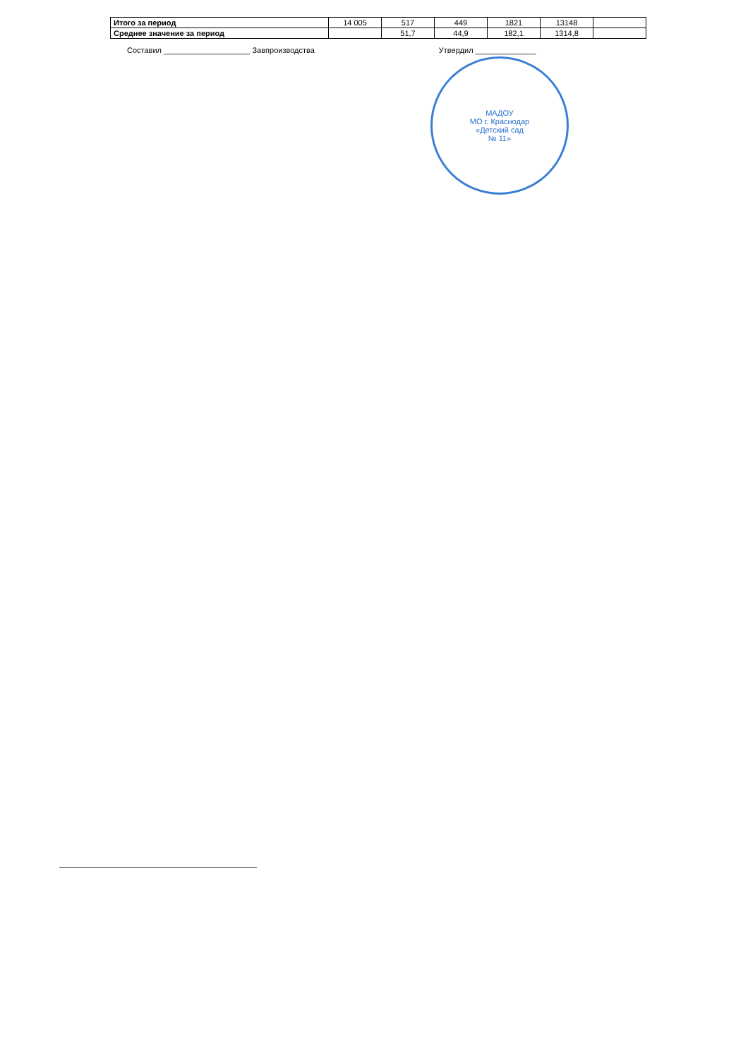| Итого за период | 14 005 | 517 | 449 | 1821 | 13148 | |
| Среднее значение за период | | 51,7 | 44,9 | 182,1 | 1314,8 | |
Составил ____________________ Завпроизводства Утвердил ______________
МАДОУ
МО г. Краснодар
«Детский сад
№ 11»